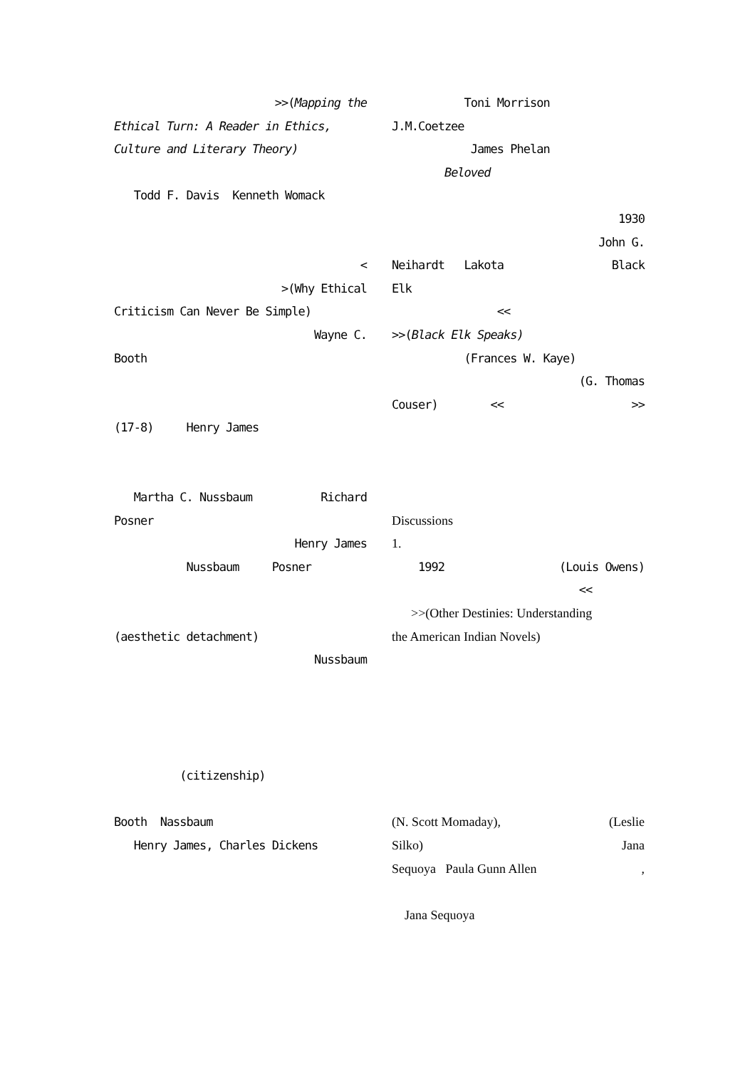>>(Mapping the
Ethical Turn: A Reader in Ethics,
Culture and Literary Theory)
Todd F. Davis Kenneth Womack
<
>(Why Ethical
Criticism Can Never Be Simple)
Wayne C.
Booth
(17-8) Henry James
Martha C. Nussbaum Richard
Posner
Henry James
Nussbaum Posner
(aesthetic detachment)
Nussbaum
(citizenship)
Booth Nassbaum
Henry James, Charles Dickens
Toni Morrison
J.M.Coetzee
James Phelan
Beloved
1930
John G.
Neihardt Lakota Black
Elk
<<
>>(Black Elk Speaks)
(Frances W. Kaye)
(G. Thomas
Couser) << >>
Discussions
1.
1992 (Louis Owens)
<<
>>(Other Destinies: Understanding
the American Indian Novels)
(N. Scott Momaday), (Leslie
Silko) Jana
Sequoya Paula Gunn Allen,
Jana Sequoya